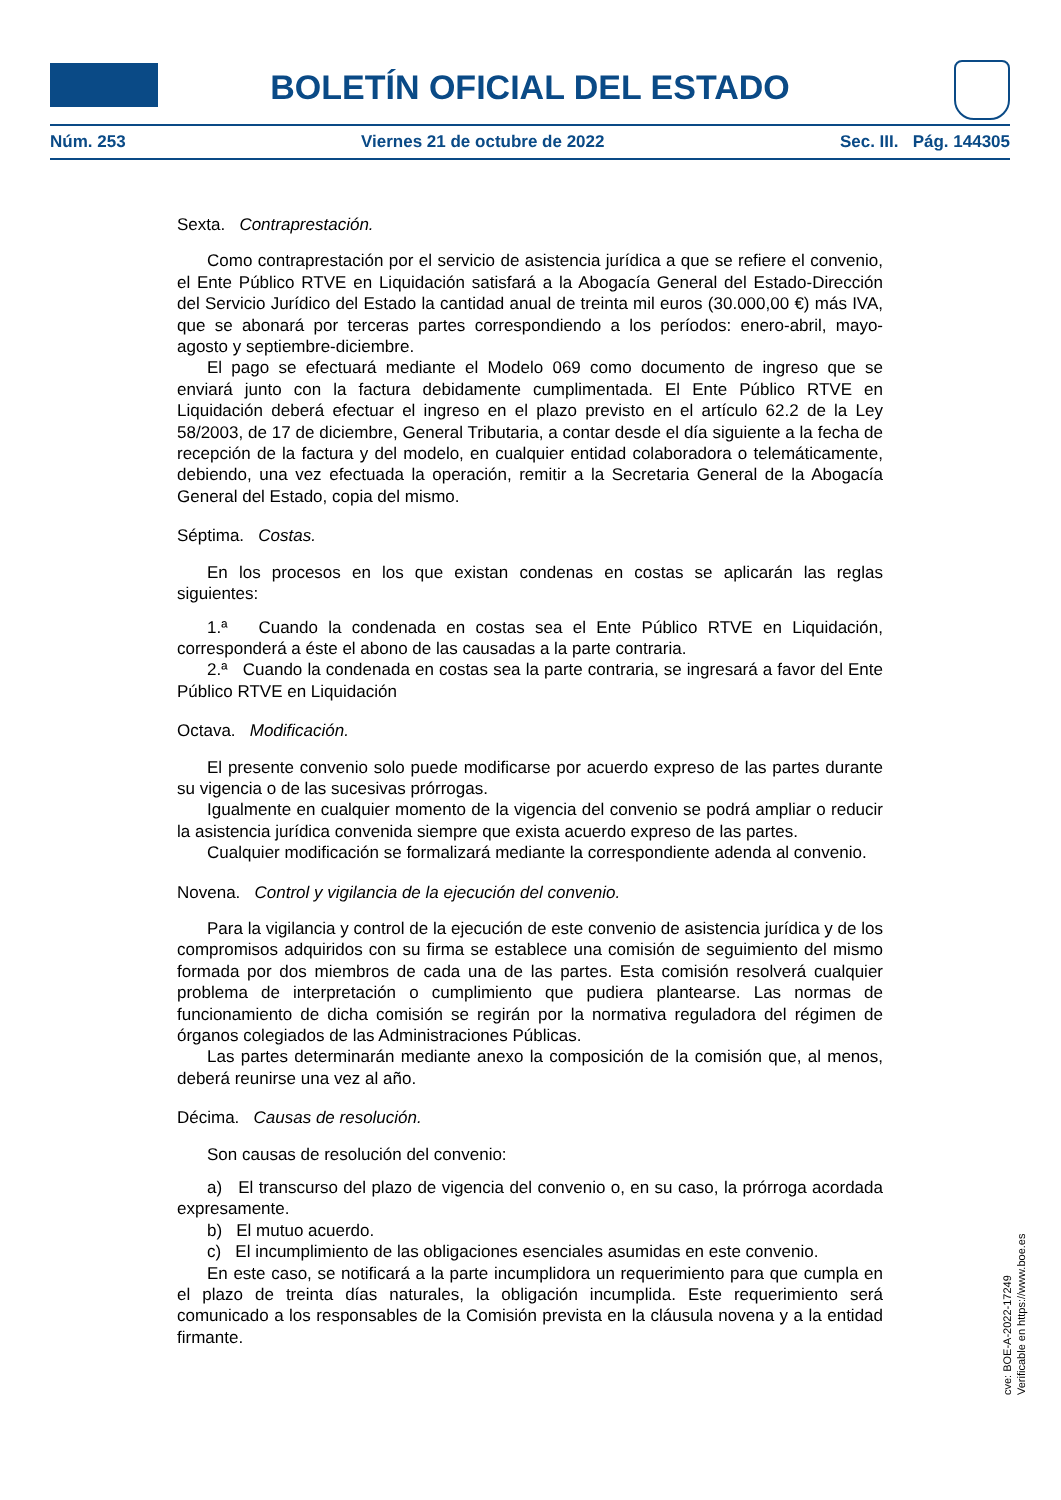BOLETÍN OFICIAL DEL ESTADO
Núm. 253 Viernes 21 de octubre de 2022 Sec. III. Pág. 144305
Sexta. Contraprestación.
Como contraprestación por el servicio de asistencia jurídica a que se refiere el convenio, el Ente Público RTVE en Liquidación satisfará a la Abogacía General del Estado-Dirección del Servicio Jurídico del Estado la cantidad anual de treinta mil euros (30.000,00 €) más IVA, que se abonará por terceras partes correspondiendo a los períodos: enero-abril, mayo-agosto y septiembre-diciembre.
El pago se efectuará mediante el Modelo 069 como documento de ingreso que se enviará junto con la factura debidamente cumplimentada. El Ente Público RTVE en Liquidación deberá efectuar el ingreso en el plazo previsto en el artículo 62.2 de la Ley 58/2003, de 17 de diciembre, General Tributaria, a contar desde el día siguiente a la fecha de recepción de la factura y del modelo, en cualquier entidad colaboradora o telemáticamente, debiendo, una vez efectuada la operación, remitir a la Secretaria General de la Abogacía General del Estado, copia del mismo.
Séptima. Costas.
En los procesos en los que existan condenas en costas se aplicarán las reglas siguientes:
1.ª Cuando la condenada en costas sea el Ente Público RTVE en Liquidación, corresponderá a éste el abono de las causadas a la parte contraria.
2.ª Cuando la condenada en costas sea la parte contraria, se ingresará a favor del Ente Público RTVE en Liquidación
Octava. Modificación.
El presente convenio solo puede modificarse por acuerdo expreso de las partes durante su vigencia o de las sucesivas prórrogas.
Igualmente en cualquier momento de la vigencia del convenio se podrá ampliar o reducir la asistencia jurídica convenida siempre que exista acuerdo expreso de las partes.
Cualquier modificación se formalizará mediante la correspondiente adenda al convenio.
Novena. Control y vigilancia de la ejecución del convenio.
Para la vigilancia y control de la ejecución de este convenio de asistencia jurídica y de los compromisos adquiridos con su firma se establece una comisión de seguimiento del mismo formada por dos miembros de cada una de las partes. Esta comisión resolverá cualquier problema de interpretación o cumplimiento que pudiera plantearse. Las normas de funcionamiento de dicha comisión se regirán por la normativa reguladora del régimen de órganos colegiados de las Administraciones Públicas.
Las partes determinarán mediante anexo la composición de la comisión que, al menos, deberá reunirse una vez al año.
Décima. Causas de resolución.
Son causas de resolución del convenio:
a) El transcurso del plazo de vigencia del convenio o, en su caso, la prórroga acordada expresamente.
b) El mutuo acuerdo.
c) El incumplimiento de las obligaciones esenciales asumidas en este convenio.
En este caso, se notificará a la parte incumplidora un requerimiento para que cumpla en el plazo de treinta días naturales, la obligación incumplida. Este requerimiento será comunicado a los responsables de la Comisión prevista en la cláusula novena y a la entidad firmante.
cve: BOE-A-2022-17249
Verificable en https://www.boe.es